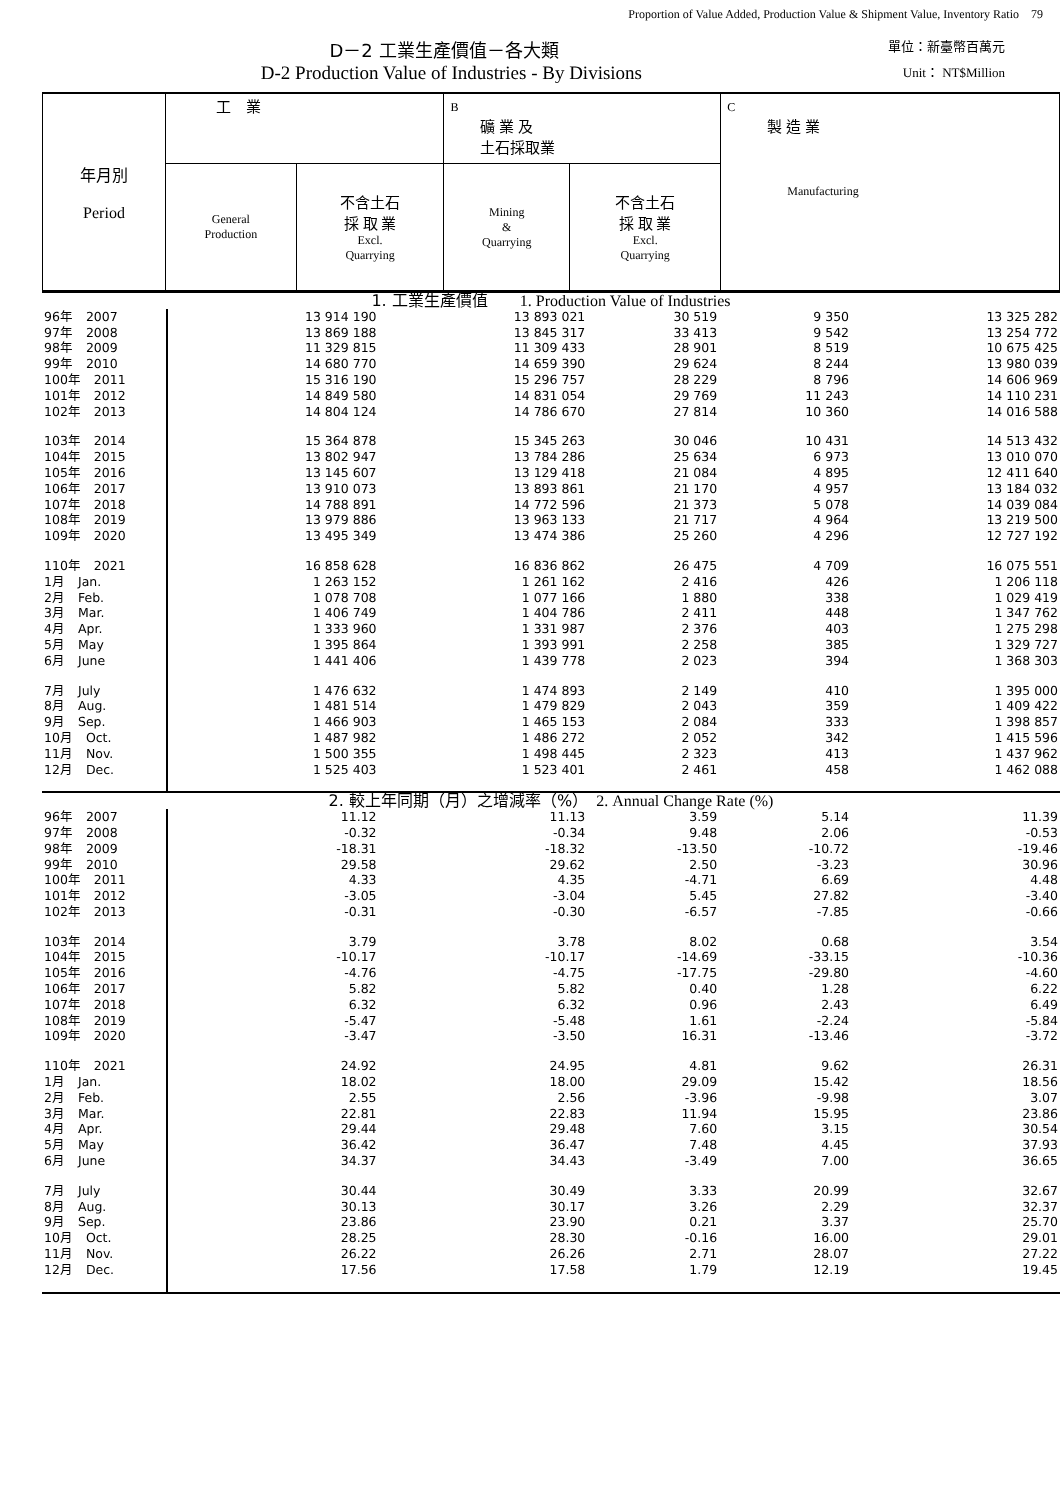Proportion of Value Added, Production Value & Shipment Value, Inventory Ratio　79
D－2 工業生產價值－各大類 單位：新臺幣百萬元
D-2 Production Value of Industries - By Divisions Unit： NT$Million
| 年月別 Period | 工 業 | | B 礦 業 及 土石採取業 | | C 製 造 業 Manufacturing |
| | General Production | 不含土石 採 取 業 Excl. Quarrying | Mining & Quarrying | 不含土石 採 取 業 Excl. Quarrying | |
| 1. 工業生產價值 1. Production Value of Industries | | | | | |
| 96年 2007 | 13 914 190 | 13 893 021 | 30 519 | 9 350 | 13 325 282 |
| 97年 2008 | 13 869 188 | 13 845 317 | 33 413 | 9 542 | 13 254 772 |
| 98年 2009 | 11 329 815 | 11 309 433 | 28 901 | 8 519 | 10 675 425 |
| 99年 2010 | 14 680 770 | 14 659 390 | 29 624 | 8 244 | 13 980 039 |
| 100年 2011 | 15 316 190 | 15 296 757 | 28 229 | 8 796 | 14 606 969 |
| 101年 2012 | 14 849 580 | 14 831 054 | 29 769 | 11 243 | 14 110 231 |
| 102年 2013 | 14 804 124 | 14 786 670 | 27 814 | 10 360 | 14 016 588 |
| 103年 2014 | 15 364 878 | 15 345 263 | 30 046 | 10 431 | 14 513 432 |
| 104年 2015 | 13 802 947 | 13 784 286 | 25 634 | 6 973 | 13 010 070 |
| 105年 2016 | 13 145 607 | 13 129 418 | 21 084 | 4 895 | 12 411 640 |
| 106年 2017 | 13 910 073 | 13 893 861 | 21 170 | 4 957 | 13 184 032 |
| 107年 2018 | 14 788 891 | 14 772 596 | 21 373 | 5 078 | 14 039 084 |
| 108年 2019 | 13 979 886 | 13 963 133 | 21 717 | 4 964 | 13 219 500 |
| 109年 2020 | 13 495 349 | 13 474 386 | 25 260 | 4 296 | 12 727 192 |
| 110年 2021 | 16 858 628 | 16 836 862 | 26 475 | 4 709 | 16 075 551 |
| 1月 Jan. | 1 263 152 | 1 261 162 | 2 416 | 426 | 1 206 118 |
| 2月 Feb. | 1 078 708 | 1 077 166 | 1 880 | 338 | 1 029 419 |
| 3月 Mar. | 1 406 749 | 1 404 786 | 2 411 | 448 | 1 347 762 |
| 4月 Apr. | 1 333 960 | 1 331 987 | 2 376 | 403 | 1 275 298 |
| 5月 May | 1 395 864 | 1 393 991 | 2 258 | 385 | 1 329 727 |
| 6月 June | 1 441 406 | 1 439 778 | 2 023 | 394 | 1 368 303 |
| 7月 July | 1 476 632 | 1 474 893 | 2 149 | 410 | 1 395 000 |
| 8月 Aug. | 1 481 514 | 1 479 829 | 2 043 | 359 | 1 409 422 |
| 9月 Sep. | 1 466 903 | 1 465 153 | 2 084 | 333 | 1 398 857 |
| 10月 Oct. | 1 487 982 | 1 486 272 | 2 052 | 342 | 1 415 596 |
| 11月 Nov. | 1 500 355 | 1 498 445 | 2 323 | 413 | 1 437 962 |
| 12月 Dec. | 1 525 403 | 1 523 401 | 2 461 | 458 | 1 462 088 |
| 2. 較上年同期（月）之增減率（%） 2. Annual Change Rate (%) | | | | | |
| 96年 2007 | 11.12 | 11.13 | 3.59 | 5.14 | 11.39 |
| 97年 2008 | -0.32 | -0.34 | 9.48 | 2.06 | -0.53 |
| 98年 2009 | -18.31 | -18.32 | -13.50 | -10.72 | -19.46 |
| 99年 2010 | 29.58 | 29.62 | 2.50 | -3.23 | 30.96 |
| 100年 2011 | 4.33 | 4.35 | -4.71 | 6.69 | 4.48 |
| 101年 2012 | -3.05 | -3.04 | 5.45 | 27.82 | -3.40 |
| 102年 2013 | -0.31 | -0.30 | -6.57 | -7.85 | -0.66 |
| 103年 2014 | 3.79 | 3.78 | 8.02 | 0.68 | 3.54 |
| 104年 2015 | -10.17 | -10.17 | -14.69 | -33.15 | -10.36 |
| 105年 2016 | -4.76 | -4.75 | -17.75 | -29.80 | -4.60 |
| 106年 2017 | 5.82 | 5.82 | 0.40 | 1.28 | 6.22 |
| 107年 2018 | 6.32 | 6.32 | 0.96 | 2.43 | 6.49 |
| 108年 2019 | -5.47 | -5.48 | 1.61 | -2.24 | -5.84 |
| 109年 2020 | -3.47 | -3.50 | 16.31 | -13.46 | -3.72 |
| 110年 2021 | 24.92 | 24.95 | 4.81 | 9.62 | 26.31 |
| 1月 Jan. | 18.02 | 18.00 | 29.09 | 15.42 | 18.56 |
| 2月 Feb. | 2.55 | 2.56 | -3.96 | -9.98 | 3.07 |
| 3月 Mar. | 22.81 | 22.83 | 11.94 | 15.95 | 23.86 |
| 4月 Apr. | 29.44 | 29.48 | 7.60 | 3.15 | 30.54 |
| 5月 May | 36.42 | 36.47 | 7.48 | 4.45 | 37.93 |
| 6月 June | 34.37 | 34.43 | -3.49 | 7.00 | 36.65 |
| 7月 July | 30.44 | 30.49 | 3.33 | 20.99 | 32.67 |
| 8月 Aug. | 30.13 | 30.17 | 3.26 | 2.29 | 32.37 |
| 9月 Sep. | 23.86 | 23.90 | 0.21 | 3.37 | 25.70 |
| 10月 Oct. | 28.25 | 28.30 | -0.16 | 16.00 | 29.01 |
| 11月 Nov. | 26.22 | 26.26 | 2.71 | 28.07 | 27.22 |
| 12月 Dec. | 17.56 | 17.58 | 1.79 | 12.19 | 19.45 |